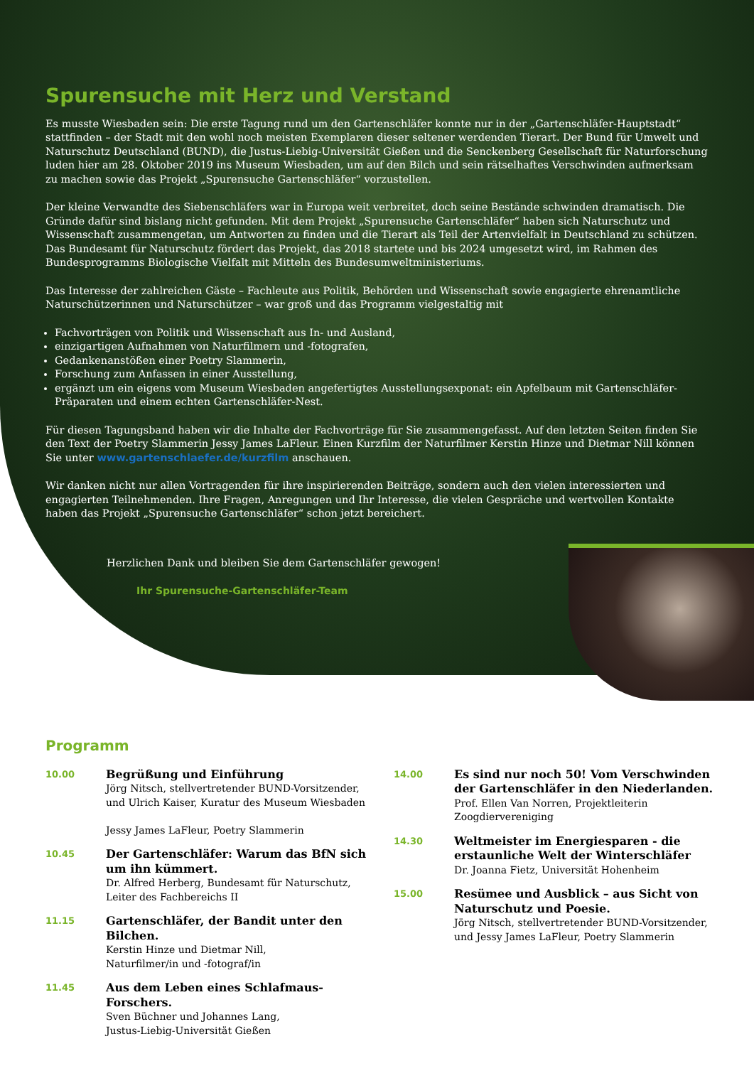Spurensuche mit Herz und Verstand
Es musste Wiesbaden sein: Die erste Tagung rund um den Gartenschläfer konnte nur in der „Gartenschläfer-Hauptstadt“ stattfinden – der Stadt mit den wohl noch meisten Exemplaren dieser seltener werdenden Tierart. Der Bund für Umwelt und Naturschutz Deutschland (BUND), die Justus-Liebig-Universität Gießen und die Senckenberg Gesellschaft für Naturforschung luden hier am 28. Oktober 2019 ins Museum Wiesbaden, um auf den Bilch und sein rätselhaftes Verschwinden aufmerksam zu machen sowie das Projekt „Spurensuche Gartenschläfer“ vorzustellen.
Der kleine Verwandte des Siebenschläfers war in Europa weit verbreitet, doch seine Bestände schwinden dramatisch. Die Gründe dafür sind bislang nicht gefunden. Mit dem Projekt „Spurensuche Gartenschläfer“ haben sich Naturschutz und Wissenschaft zusammengetan, um Antworten zu finden und die Tierart als Teil der Artenvielfalt in Deutschland zu schützen. Das Bundesamt für Naturschutz fördert das Projekt, das 2018 startete und bis 2024 umgesetzt wird, im Rahmen des Bundesprogramms Biologische Vielfalt mit Mitteln des Bundesumweltministeriums.
Das Interesse der zahlreichen Gäste – Fachleute aus Politik, Behörden und Wissenschaft sowie engagierte ehrenamtliche Naturschützerinnen und Naturschützer – war groß und das Programm vielgestaltig mit
Fachvorträgen von Politik und Wissenschaft aus In- und Ausland,
einzigartigen Aufnahmen von Naturfilmern und -fotografen,
Gedankenanstößen einer Poetry Slammerin,
Forschung zum Anfassen in einer Ausstellung,
ergänzt um ein eigens vom Museum Wiesbaden angefertigtes Ausstellungsexponat: ein Apfelbaum mit Gartenschläfer-Präparaten und einem echten Gartenschläfer-Nest.
Für diesen Tagungsband haben wir die Inhalte der Fachvorträge für Sie zusammengefasst. Auf den letzten Seiten finden Sie den Text der Poetry Slammerin Jessy James LaFleur. Einen Kurzfilm der Naturfilmer Kerstin Hinze und Dietmar Nill können Sie unter www.gartenschlaefer.de/kurzfilm anschauen.
Wir danken nicht nur allen Vortragenden für ihre inspirierenden Beiträge, sondern auch den vielen interessierten und engagierten Teilnehmenden. Ihre Fragen, Anregungen und Ihr Interesse, die vielen Gespräche und wertvollen Kontakte haben das Projekt „Spurensuche Gartenschläfer“ schon jetzt bereichert.
Herzlichen Dank und bleiben Sie dem Gartenschläfer gewogen!
Ihr Spurensuche-Gartenschläfer-Team
Programm
10.00
Begrüßung und Einführung
Jörg Nitsch, stellvertretender BUND-Vorsitzender, und Ulrich Kaiser, Kuratur des Museum Wiesbaden
Jessy James LaFleur, Poetry Slammerin
10.45
Der Gartenschläfer: Warum das BfN sich um ihn kümmert.
Dr. Alfred Herberg, Bundesamt für Naturschutz, Leiter des Fachbereichs II
11.15
Gartenschläfer, der Bandit unter den Bilchen.
Kerstin Hinze und Dietmar Nill,
Naturfilmer/in und -fotograf/in
11.45
Aus dem Leben eines Schlafmaus-Forschers.
Sven Büchner und Johannes Lang,
Justus-Liebig-Universität Gießen
14.00
Es sind nur noch 50! Vom Verschwinden der Gartenschläfer in den Niederlanden.
Prof. Ellen Van Norren, Projektleiterin Zoogdiervereniging
14.30
Weltmeister im Energiesparen - die erstaunliche Welt der Winterschläfer
Dr. Joanna Fietz, Universität Hohenheim
15.00
Resümee und Ausblick – aus Sicht von Naturschutz und Poesie.
Jörg Nitsch, stellvertretender BUND-Vorsitzender, und Jessy James LaFleur, Poetry Slammerin